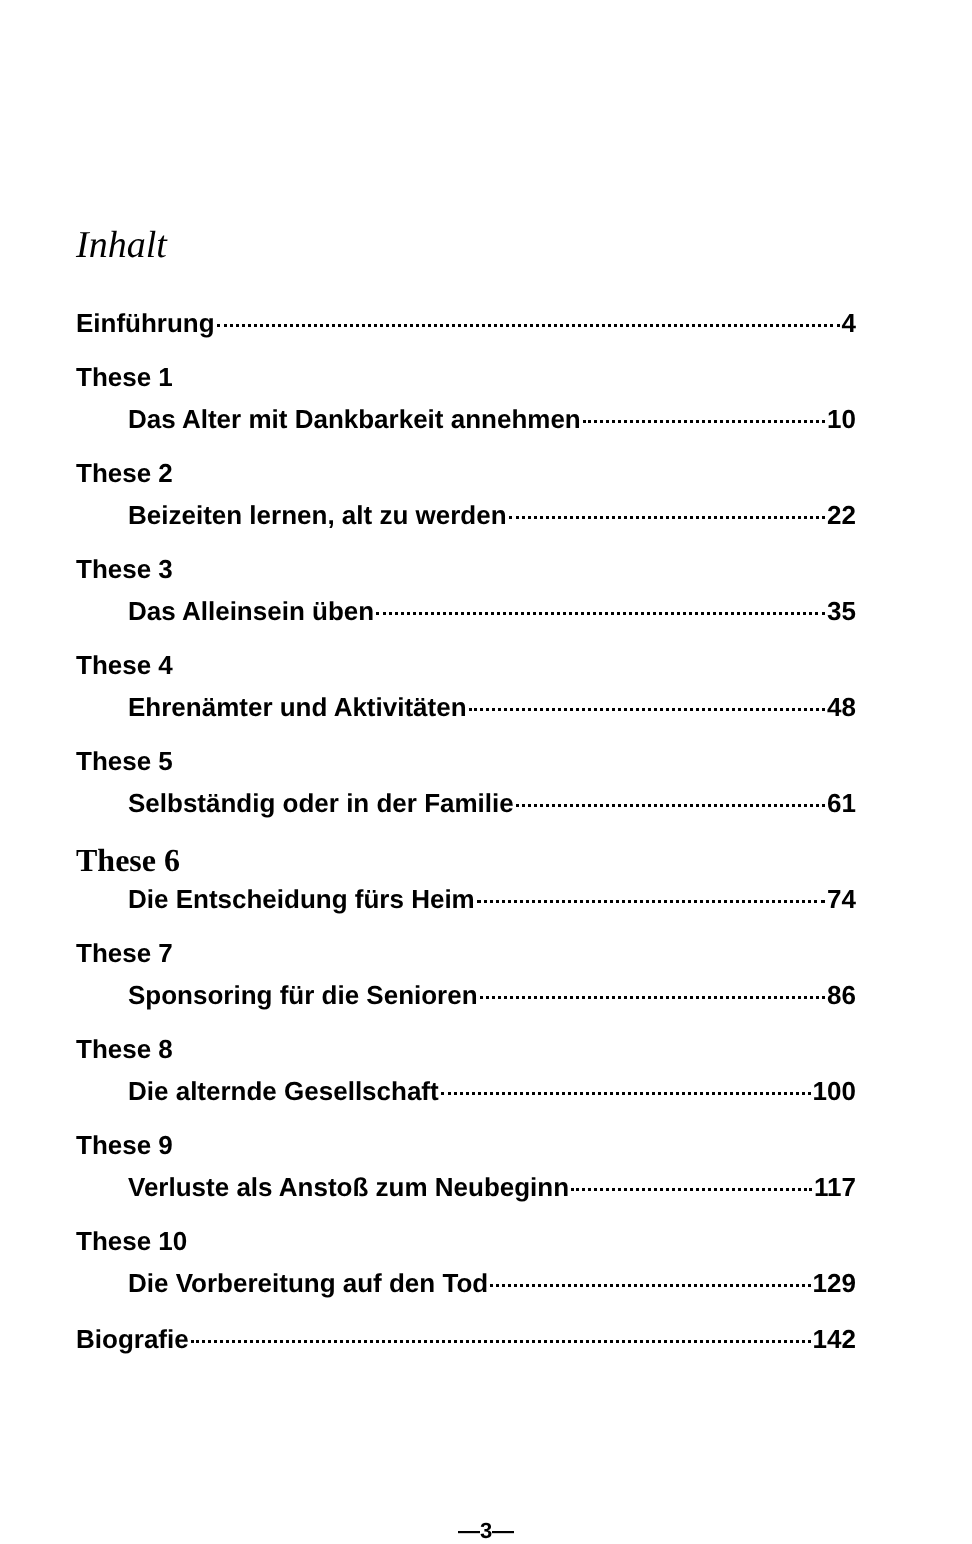Inhalt
Einführung 4
These 1
Das Alter mit Dankbarkeit annehmen 10
These 2
Beizeiten lernen, alt zu werden 22
These 3
Das Alleinsein üben 35
These 4
Ehrenämter und Aktivitäten 48
These 5
Selbständig oder in der Familie 61
These 6
Die Entscheidung fürs Heim 74
These 7
Sponsoring für die Senioren 86
These 8
Die alternde Gesellschaft 100
These 9
Verluste als Anstoß zum Neubeginn 117
These 10
Die Vorbereitung auf den Tod 129
Biografie 142
—3—